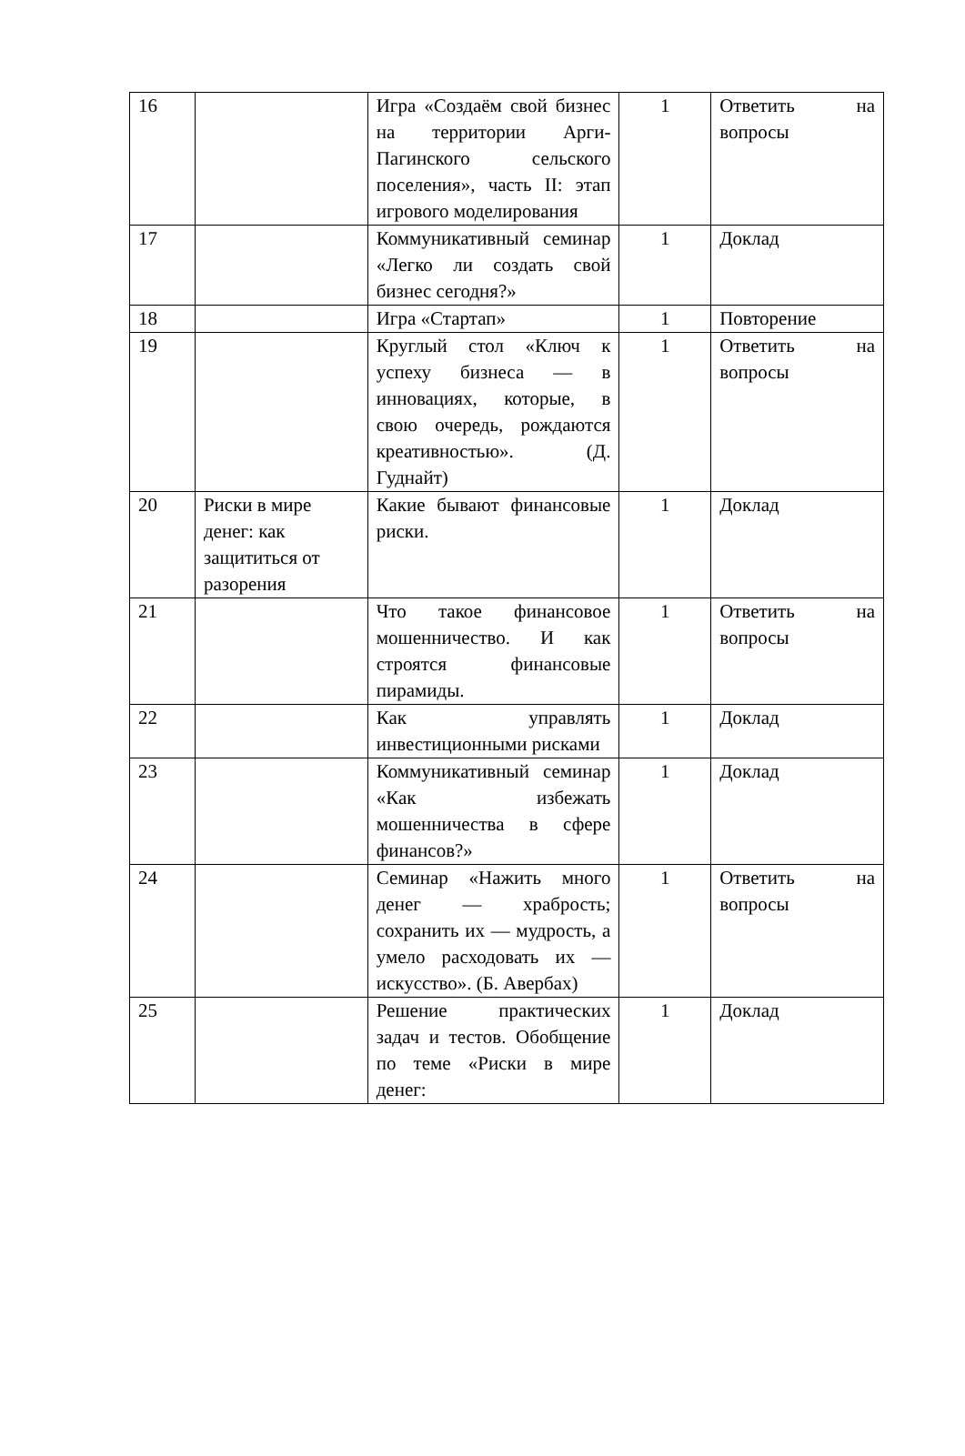| 16 | | Игра «Создаём свой бизнес на территории Арги-Пагинского сельского поселения», часть II: этап игрового моделирования | 1 | Ответить на вопросы |
| 17 | | Коммуникативный семинар «Легко ли создать свой бизнес сегодня?» | 1 | Доклад |
| 18 | | Игра «Стартап» | 1 | Повторение |
| 19 | | Круглый стол «Ключ к успеху бизнеса — в инновациях, которые, в свою очередь, рождаются креативностью». (Д. Гуднайт) | 1 | Ответить на вопросы |
| 20 | Риски в мире денег: как защититься от разорения | Какие бывают финансовые риски. | 1 | Доклад |
| 21 | | Что такое финансовое мошенничество. И как строятся финансовые пирамиды. | 1 | Ответить на вопросы |
| 22 | | Как управлять инвестиционными рисками | 1 | Доклад |
| 23 | | Коммуникативный семинар «Как избежать мошенничества в сфере финансов?» | 1 | Доклад |
| 24 | | Семинар «Нажить много денег — храбрость; сохранить их — мудрость, а умело расходовать их — искусство». (Б. Авербах) | 1 | Ответить на вопросы |
| 25 | | Решение практических задач и тестов. Обобщение по теме «Риски в мире денег: | 1 | Доклад |